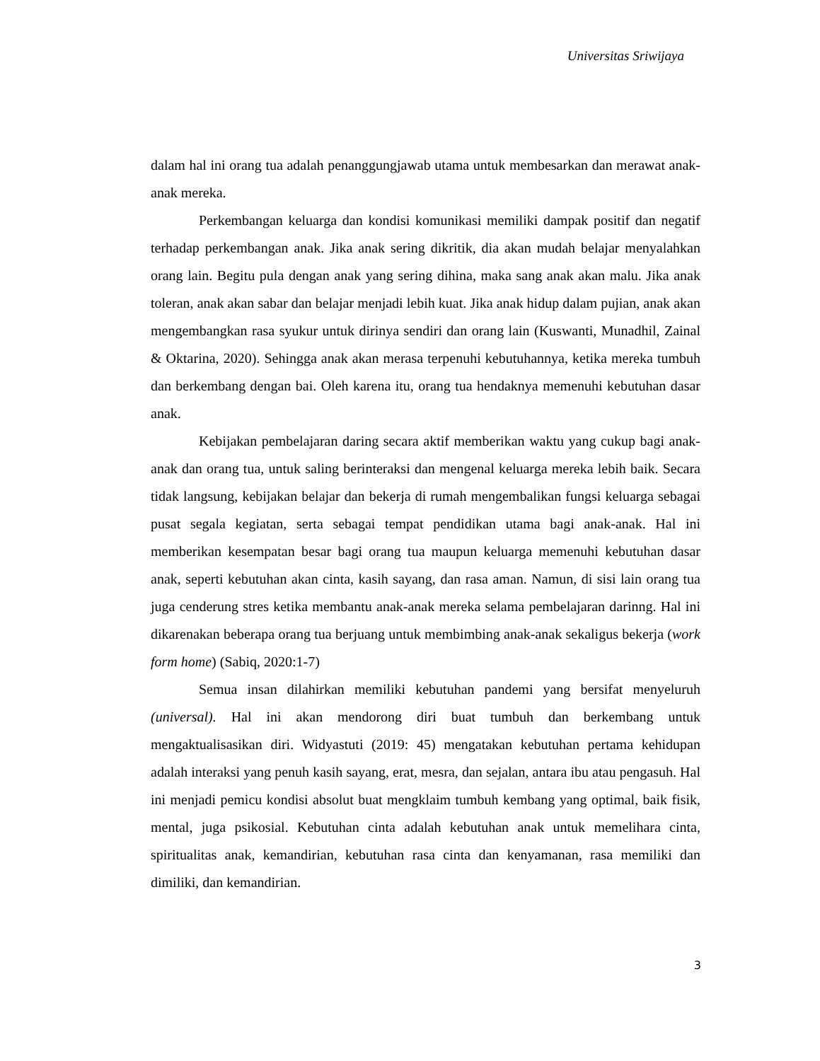Universitas Sriwijaya
dalam hal ini orang tua adalah penanggungjawab utama untuk membesarkan dan merawat anak-anak mereka.
Perkembangan keluarga dan kondisi komunikasi memiliki dampak positif dan negatif terhadap perkembangan anak. Jika anak sering dikritik, dia akan mudah belajar menyalahkan orang lain. Begitu pula dengan anak yang sering dihina, maka sang anak akan malu. Jika anak toleran, anak akan sabar dan belajar menjadi lebih kuat. Jika anak hidup dalam pujian, anak akan mengembangkan rasa syukur untuk dirinya sendiri dan orang lain (Kuswanti, Munadhil, Zainal & Oktarina, 2020). Sehingga anak akan merasa terpenuhi kebutuhannya, ketika mereka tumbuh dan berkembang dengan bai. Oleh karena itu, orang tua hendaknya memenuhi kebutuhan dasar anak.
Kebijakan pembelajaran daring secara aktif memberikan waktu yang cukup bagi anak-anak dan orang tua, untuk saling berinteraksi dan mengenal keluarga mereka lebih baik. Secara tidak langsung, kebijakan belajar dan bekerja di rumah mengembalikan fungsi keluarga sebagai pusat segala kegiatan, serta sebagai tempat pendidikan utama bagi anak-anak. Hal ini memberikan kesempatan besar bagi orang tua maupun keluarga memenuhi kebutuhan dasar anak, seperti kebutuhan akan cinta, kasih sayang, dan rasa aman. Namun, di sisi lain orang tua juga cenderung stres ketika membantu anak-anak mereka selama pembelajaran darinng. Hal ini dikarenakan beberapa orang tua berjuang untuk membimbing anak-anak sekaligus bekerja (work form home) (Sabiq, 2020:1-7)
Semua insan dilahirkan memiliki kebutuhan pandemi yang bersifat menyeluruh (universal). Hal ini akan mendorong diri buat tumbuh dan berkembang untuk mengaktualisasikan diri. Widyastuti (2019: 45) mengatakan kebutuhan pertama kehidupan adalah interaksi yang penuh kasih sayang, erat, mesra, dan sejalan, antara ibu atau pengasuh. Hal ini menjadi pemicu kondisi absolut buat mengklaim tumbuh kembang yang optimal, baik fisik, mental, juga psikosial. Kebutuhan cinta adalah kebutuhan anak untuk memelihara cinta, spiritualitas anak, kemandirian, kebutuhan rasa cinta dan kenyamanan, rasa memiliki dan dimiliki, dan kemandirian.
3